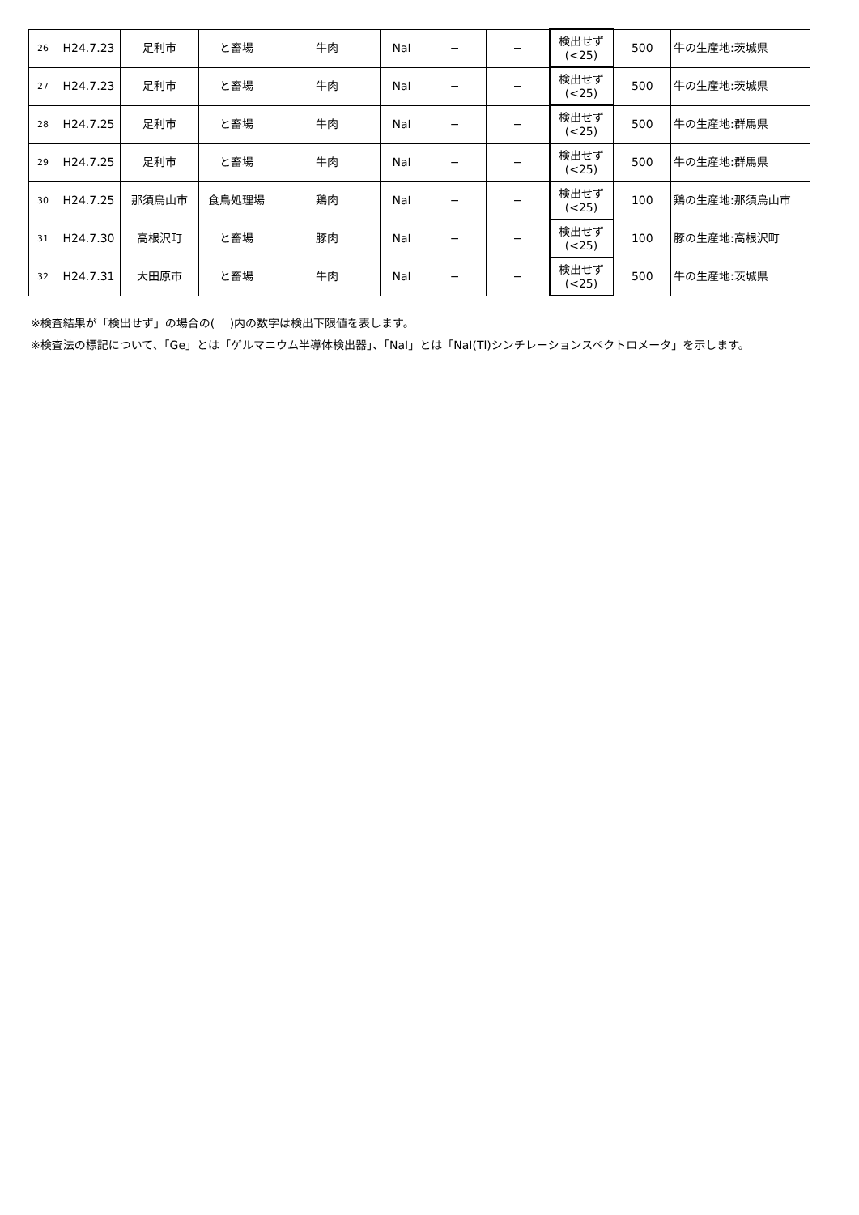| 26 | H24.7.23 | 足利市 | と畜場 | 牛肉 | NaI | − | − | 検出せず (<25) | 500 | 牛の生産地:茨城県 |
| 27 | H24.7.23 | 足利市 | と畜場 | 牛肉 | NaI | − | − | 検出せず (<25) | 500 | 牛の生産地:茨城県 |
| 28 | H24.7.25 | 足利市 | と畜場 | 牛肉 | NaI | − | − | 検出せず (<25) | 500 | 牛の生産地:群馬県 |
| 29 | H24.7.25 | 足利市 | と畜場 | 牛肉 | NaI | − | − | 検出せず (<25) | 500 | 牛の生産地:群馬県 |
| 30 | H24.7.25 | 那須烏山市 | 食鳥処理場 | 鶏肉 | NaI | − | − | 検出せず (<25) | 100 | 鶏の生産地:那須烏山市 |
| 31 | H24.7.30 | 高根沢町 | と畜場 | 豚肉 | NaI | − | − | 検出せず (<25) | 100 | 豚の生産地:高根沢町 |
| 32 | H24.7.31 | 大田原市 | と畜場 | 牛肉 | NaI | − | − | 検出せず (<25) | 500 | 牛の生産地:茨城県 |
※検査結果が「検出せず」の場合の(　 )内の数字は検出下限値を表します。
※検査法の標記について、「Ge」とは「ゲルマニウム半導体検出器」、「NaI」とは「NaI(Tl)シンチレーションスペクトロメータ」を示します。